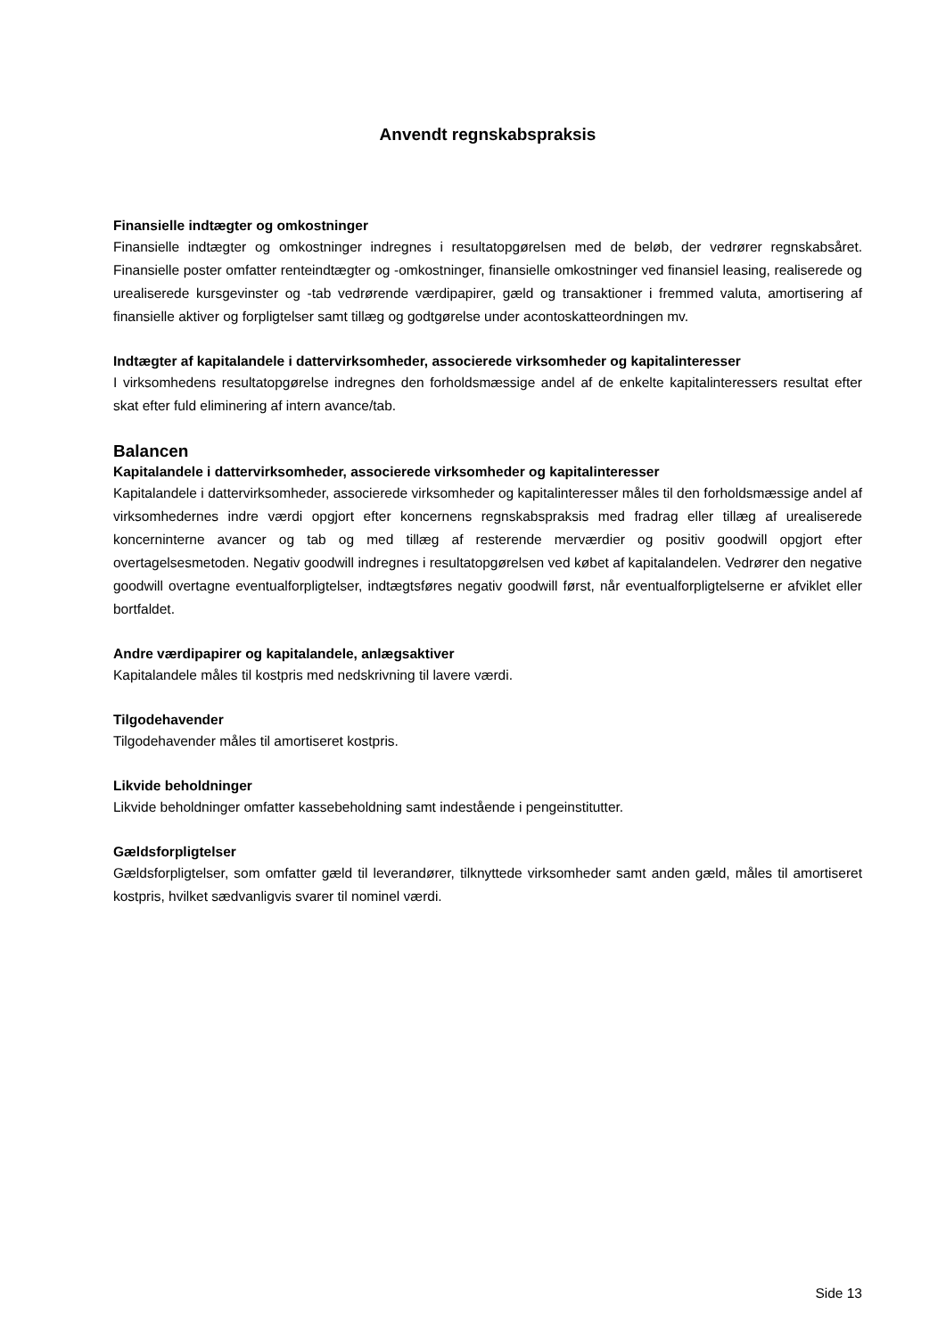Anvendt regnskabspraksis
Finansielle indtægter og omkostninger
Finansielle indtægter og omkostninger indregnes i resultatopgørelsen med de beløb, der vedrører regnskabsåret. Finansielle poster omfatter renteindtægter og -omkostninger, finansielle omkostninger ved finansiel leasing, realiserede og urealiserede kursgevinster og -tab vedrørende værdipapirer, gæld og transaktioner i fremmed valuta, amortisering af finansielle aktiver og forpligtelser samt tillæg og godtgørelse under acontoskatteordningen mv.
Indtægter af kapitalandele i dattervirksomheder, associerede virksomheder og kapitalinteresser
I virksomhedens resultatopgørelse indregnes den forholdsmæssige andel af de enkelte kapitalinteressers resultat efter skat efter fuld eliminering af intern avance/tab.
Balancen
Kapitalandele i dattervirksomheder, associerede virksomheder og kapitalinteresser
Kapitalandele i dattervirksomheder, associerede virksomheder og kapitalinteresser måles til den forholdsmæssige andel af virksomhedernes indre værdi opgjort efter koncernens regnskabspraksis med fradrag eller tillæg af urealiserede koncerninterne avancer og tab og med tillæg af resterende merværdier og positiv goodwill opgjort efter overtagelsesmetoden. Negativ goodwill indregnes i resultatopgørelsen ved købet af kapitalandelen. Vedrører den negative goodwill overtagne eventualforpligtelser, indtægtsføres negativ goodwill først, når eventualforpligtelserne er afviklet eller bortfaldet.
Andre værdipapirer og kapitalandele, anlægsaktiver
Kapitalandele måles til kostpris med nedskrivning til lavere værdi.
Tilgodehavender
Tilgodehavender måles til amortiseret kostpris.
Likvide beholdninger
Likvide beholdninger omfatter kassebeholdning samt indestående i pengeinstitutter.
Gældsforpligtelser
Gældsforpligtelser, som omfatter gæld til leverandører, tilknyttede virksomheder samt anden gæld, måles til amortiseret kostpris, hvilket sædvanligvis svarer til nominel værdi.
Side 13